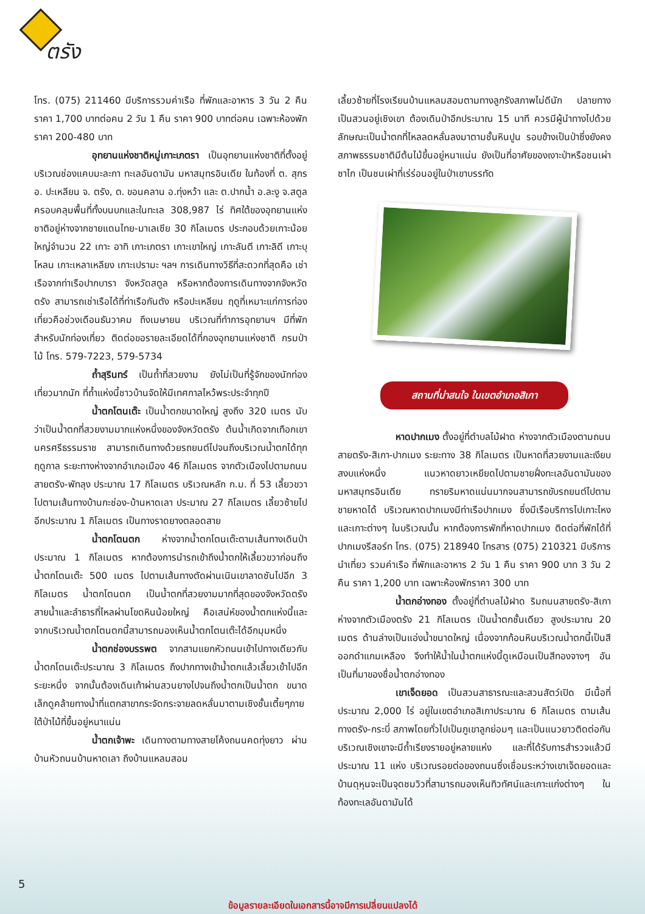ตรัง
โทร. (075) 211460 มีบริการรวมค่าเรือ ที่พักและอาหาร 3 วัน 2 คืน ราคา 1,700 บาทต่อคน 2 วัน 1 คืน ราคา 900 บาทต่อคน เฉพาะห้องพักราคา 200-480 บาท
อุทยานแห่งชาติหมู่เกาะเภตรา เป็นอุทยานแห่งชาติที่ตั้งอยู่บริเวณช่องแคบมะละกา ทะเลอันดามัน มหาสมุทรอินเดีย ในท้องที่ ต. สุกร อ. ปะเหลียน จ. ตรัง, ต. ขอนคลาน อ.ทุ่งหว้า และ ต.ปากน้ำ อ.ละงู จ.สตูล ครอบคลุมพื้นที่ทั้งบนบกและในทะเล 308,987 ไร่ ทิศใต้ของอุทยานแห่งชาติอยู่ห่างจากชายแดนไทย-มาเลเซีย 30 กิโลเมตร ประกอบด้วยเกาะน้อยใหญ่จำนวน 22 เกาะ อาทิ เกาะเภตรา เกาะเขาใหญ่ เกาะลันตี เกาะลิดี เกาะบุโหลน เกาะเหลาเหลียง เกาะเปรามะ ฯลฯ การเดินทางวิธีที่สะดวกที่สุดคือ เช่าเรือจากท่าเรือปากบารา จังหวัดสตูล หรือหากต้องการเดินทางจากจังหวัดตรัง สามารถเช่าเรือได้ที่ท่าเรือกันตัง หรือปะเหลียน ฤดูที่เหมาะแก่การท่องเที่ยวคือช่วงเดือนธันวาคม ถึงเมษายน บริเวณที่ทำการอุทยานฯ มีที่พักสำหรับนักท่องเที่ยว ติดต่อขอรายละเอียดได้ที่กองอุทยานแห่งชาติ กรมป่าไม้ โทร. 579-7223, 579-5734
ถ้ำสุรินทร์ เป็นถ้ำที่สวยงาม ยังไม่เป็นที่รู้จักของนักท่องเที่ยวมากนัก ที่ถ้ำแห่งนี้ชาวบ้านจัดให้มีเทศกาลไหว้พระประจำทุกปี
น้ำตกโตนเต๊ะ เป็นน้ำตกขนาดใหญ่ สูงถึง 320 เมตร นับว่าเป็นน้ำตกที่สวยงามมากแห่งหนึ่งของจังหวัดตรัง ต้นน้ำเกิดจากเทือกเขานครศรีธรรมราช สามารถเดินทางด้วยรถยนต์ไปจนถึงบริเวณน้ำตกได้ทุกฤดูกาล ระยะทางห่างจากอำเภอเมือง 46 กิโลเมตร จากตัวเมืองไปตามถนนสายตรัง-พัทลุง ประมาณ 17 กิโลเมตร บริเวณหลัก ก.ม. ที่ 53 เลี้ยวขวาไปตามเส้นทางบ้านกะช่อง-บ้านหาดเลา ประมาณ 27 กิโลเมตร เลี้ยวซ้ายไปอีกประมาณ 1 กิโลเมตร เป็นทางราดยางตลอดสาย
น้ำตกโตนตก ห่างจากน้ำตกโตนเต๊ะตามเส้นทางเดินป่าประมาณ 1 กิโลเมตร หากต้องการนำรถเข้าถึงน้ำตกให้เลี้ยวขวาก่อนถึงน้ำตกโตนเต๊ะ 500 เมตร ไปตามเส้นทางตัดผ่านเนินเขาลาดชันไปอีก 3 กิโลเมตร น้ำตกโตนตก เป็นน้ำตกที่สวยงามมากที่สุดของจังหวัดตรัง สายน้ำและลำธารที่ไหลผ่านโขดหินน้อยใหญ่ คือเสน่ห์ของน้ำตกแห่งนี้และจากบริเวณน้ำตกโตนตกนี้สามารถมองเห็นน้ำตกโตนเต๊ะได้อีกมุมหนึ่ง
น้ำตกช่องบรรพต จากสามแยกหัวถนนเข้าไปทางเดียวกับน้ำตกโตนเต๊ะประมาณ 3 กิโลเมตร ถึงปากทางเข้าน้ำตกแล้วเลี้ยวเข้าไปอีกระยะหนึ่ง จากนั้นต้องเดินเท้าผ่านสวนยางไปจนถึงน้ำตกเป็นน้ำตก ขนาดเล็กดูคล้ายทางน้ำที่แตกสาขากระจัดกระจายลดหลั่นมาตามเชิงชั้นเตี้ยๆภายใต้ป่าไม้ที่ขึ้นอยู่หนาแน่น
น้ำตกเจ้าพะ เดินทางตามทางสายโค้งถนนคดทุ่งยาว ผ่านบ้านหัวถนนบ้านหาดเลา ถึงบ้านแหลมสอม
เลี้ยวซ้ายที่โรงเรียนบ้านแหลมสอมตามทางลูกรังสภาพไม่ดีนัก ปลายทางเป็นสวนอยู่เชิงเขา ต้องเดินป่าอีกประมาณ 15 นาที ควรมีผู้นำทางไปด้วย ลักษณะเป็นน้ำตกที่ไหลลดหลั่นลงมาตามชั้นหินปูน รอบข้างเป็นป่าซึ่งยังคงสภาพธรรมชาติมีต้นไม้ขึ้นอยู่หนาแน่น ยังเป็นที่อาศัยของเงาะป่าหรือชนเผ่าซาไก เป็นชนเผ่าที่เร่ร่อนอยู่ในป่าเขาบรรทัด
สถานที่น่าสนใจ ในเขตอำเภอสิเกา
หาดปากเมง ตั้งอยู่ที่ตำบลไม้ฝาด ห่างจากตัวเมืองตามถนนสายตรัง-สิเกา-ปากเมง ระยะทาง 38 กิโลเมตร เป็นหาดที่สวยงามและเงียบสงบแห่งหนึ่ง แนวหาดยาวเหยียดไปตามชายฝั่งทะเลอันดามันของมหาสมุทรอินเดีย ทรายริมหาดแน่นมากจนสามารถขับรถยนต์ไปตามชายหาดได้ บริเวณหาดปากเมงมีท่าเรือปากเมง ซึ่งมีเรือบริการไปเกาะไหงและเกาะต่างๆ ในบริเวณนั้น หากต้องการพักที่หาดปากเมง ติดต่อที่พักได้ที่ปากเมงรีสอร์ท โทร. (075) 218940 โทรสาร (075) 210321 มีบริการนำเที่ยว รวมค่าเรือ ที่พักและอาหาร 2 วัน 1 คืน ราคา 900 บาท 3 วัน 2 คืน ราคา 1,200 บาท เฉพาะห้องพักราคา 300 บาท
น้ำตกอ่างทอง ตั้งอยู่ที่ตำบลไม้ฝาด ริมถนนสายตรัง-สิเกา ห่างจากตัวเมืองตรัง 21 กิโลเมตร เป็นน้ำตกชั้นเดียว สูงประมาณ 20 เมตร ด้านล่างเป็นแอ่งน้ำขนาดใหญ่ เนื่องจากก้อนหินบริเวณน้ำตกนี้เป็นสีออกดำแกมเหลือง จึงทำให้น้ำในน้ำตกแห่งนี้ดูเหมือนเป็นสีทองจางๆ อันเป็นที่มาของชื่อน้ำตกอ่างทอง
เขาเจ็ดยอด เป็นสวนสาธารณะและสวนสัตว์เปิด มีเนื้อที่ประมาณ 2,000 ไร่ อยู่ในเขตอำเภอสิเกาประมาณ 6 กิโลเมตร ตามเส้นทางตรัง-กระบี่ สภาพโดยทั่วไปเป็นภูเขาลูกย่อมๆ และเป็นแนวยาวติดต่อกัน บริเวณเชิงเขาจะมีถ้ำเรียงรายอยู่หลายแห่ง และที่ได้รับการสำรวจแล้วมีประมาณ 11 แห่ง บริเวณรอยต่อของถนนซึ่งเชื่อมระหว่างเขาเจ็ดยอดและบ้านดุหุนจะเป็นจุดชมวิวที่สามารถมองเห็นทิวทัศน์และเกาะแก่งต่างๆ ในท้องทะเลอันดามันได้
5
ข้อมูลรายละเอียดในเอกสารนี้อาจมีการเปลี่ยนแปลงได้